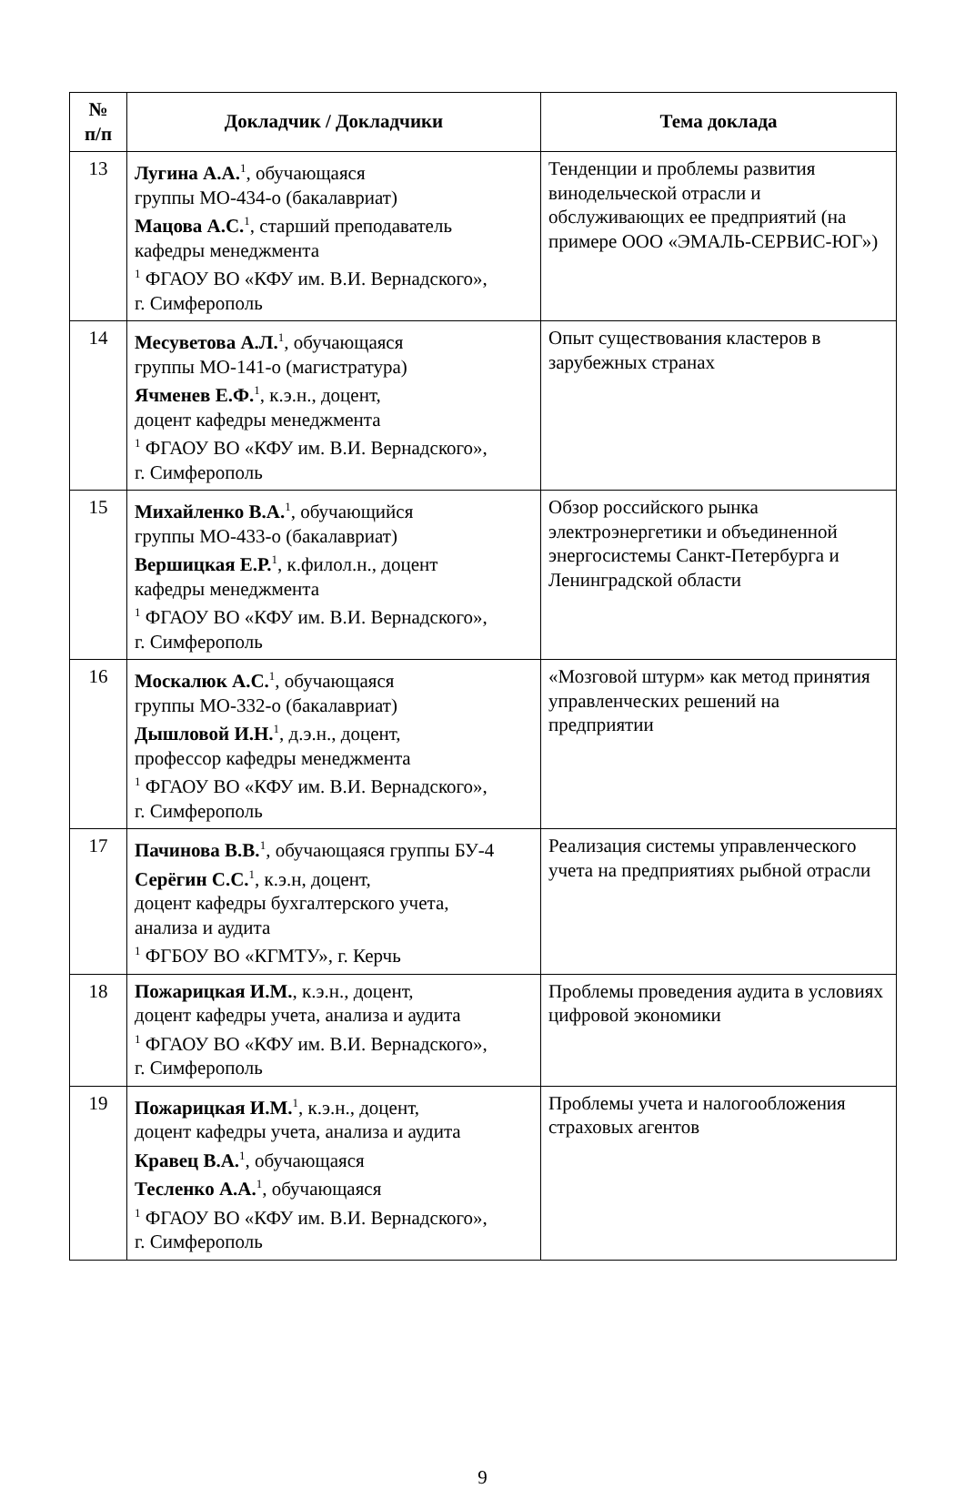| № п/п | Докладчик / Докладчики | Тема доклада |
| --- | --- | --- |
| 13 | Лугина А.А.<sup>1</sup>, обучающаяся группы МО-434-о (бакалавриат) Мацова А.С.<sup>1</sup>, старший преподаватель кафедры менеджмента <sup>1</sup> ФГАОУ ВО «КФУ им. В.И. Вернадского», г. Симферополь | Тенденции и проблемы развития винодельческой отрасли и обслуживающих ее предприятий (на примере ООО «ЭМАЛЬ-СЕРВИС-ЮГ») |
| 14 | Месуветова А.Л.<sup>1</sup>, обучающаяся группы МО-141-о (магистратура) Ячменев Е.Ф.<sup>1</sup>, к.э.н., доцент, доцент кафедры менеджмента <sup>1</sup> ФГАОУ ВО «КФУ им. В.И. Вернадского», г. Симферополь | Опыт существования кластеров в зарубежных странах |
| 15 | Михайленко В.А.<sup>1</sup>, обучающийся группы МО-433-о (бакалавриат) Вершицкая Е.Р.<sup>1</sup>, к.филол.н., доцент кафедры менеджмента <sup>1</sup> ФГАОУ ВО «КФУ им. В.И. Вернадского», г. Симферополь | Обзор российского рынка электроэнергетики и объединенной энергосистемы Санкт-Петербурга и Ленинградской области |
| 16 | Москалюк А.С.<sup>1</sup>, обучающаяся группы МО-332-о (бакалавриат) Дышловой И.Н.<sup>1</sup>, д.э.н., доцент, профессор кафедры менеджмента <sup>1</sup> ФГАОУ ВО «КФУ им. В.И. Вернадского», г. Симферополь | «Мозговой штурм» как метод принятия управленческих решений на предприятии |
| 17 | Пачинова В.В.<sup>1</sup>, обучающаяся группы БУ-4 Серёгин С.С.<sup>1</sup>, к.э.н, доцент, доцент кафедры бухгалтерского учета, анализа и аудита <sup>1</sup> ФГБОУ ВО «КГМТУ», г. Керчь | Реализация системы управленческого учета на предприятиях рыбной отрасли |
| 18 | Пожарицкая И.М. , к.э.н., доцент, доцент кафедры учета, анализа и аудита <sup>1</sup> ФГАОУ ВО «КФУ им. В.И. Вернадского», г. Симферополь | Проблемы проведения аудита в условиях цифровой экономики |
| 19 | Пожарицкая И.М.<sup>1</sup>, к.э.н., доцент, доцент кафедры учета, анализа и аудита Кравец В.А.<sup>1</sup>, обучающаяся Тесленко А.А.<sup>1</sup>, обучающаяся <sup>1</sup> ФГАОУ ВО «КФУ им. В.И. Вернадского», г. Симферополь | Проблемы учета и налогообложения страховых агентов |
9